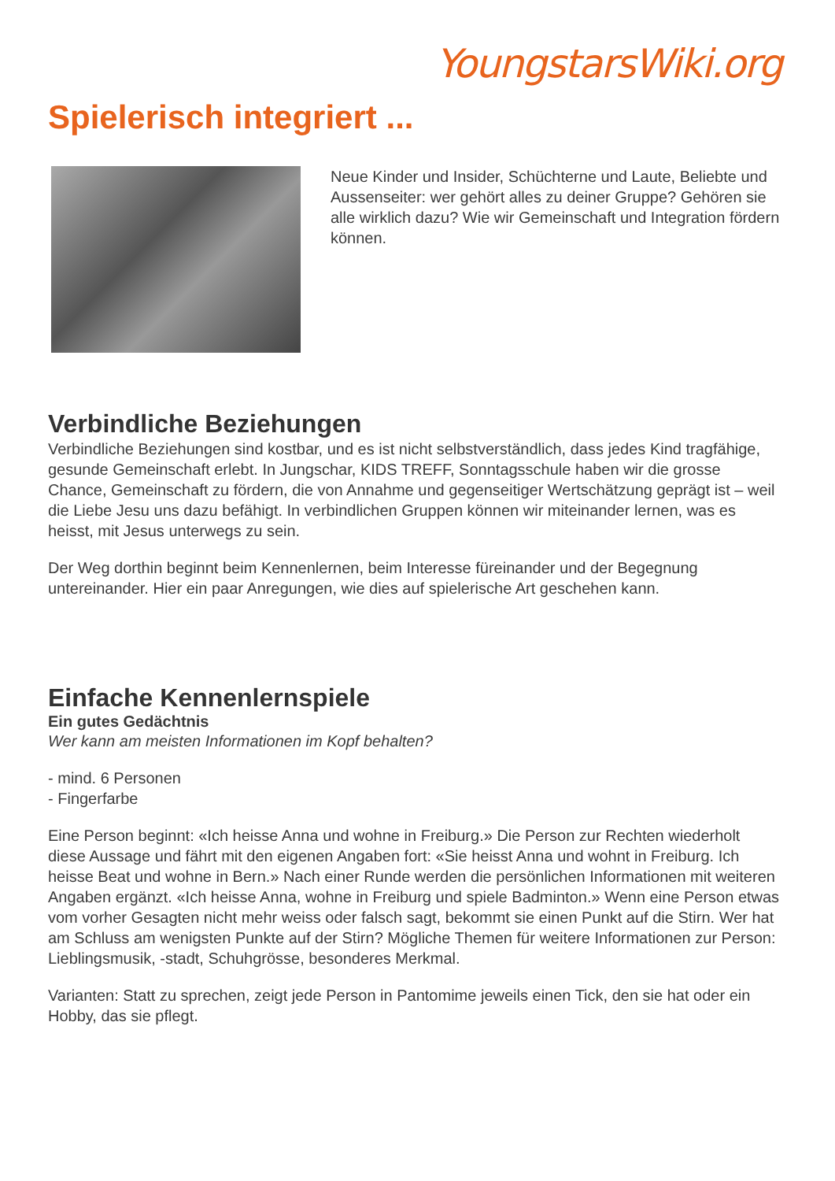YoungstarsWiki.org
Spielerisch integriert ...
Neue Kinder und Insider, Schüchterne und Laute, Beliebte und Aussenseiter: wer gehört alles zu deiner Gruppe? Gehören sie alle wirklich dazu? Wie wir Gemeinschaft und Integration fördern können.
Verbindliche Beziehungen
Verbindliche Beziehungen sind kostbar, und es ist nicht selbstverständlich, dass jedes Kind tragfähige, gesunde Gemeinschaft erlebt. In Jungschar, KIDS TREFF, Sonntagsschule haben wir die grosse Chance, Gemeinschaft zu fördern, die von Annahme und gegenseitiger Wertschätzung geprägt ist – weil die Liebe Jesu uns dazu befähigt. In verbindlichen Gruppen können wir miteinander lernen, was es heisst, mit Jesus unterwegs zu sein.
Der Weg dorthin beginnt beim Kennenlernen, beim Interesse füreinander und der Begegnung untereinander. Hier ein paar Anregungen, wie dies auf spielerische Art geschehen kann.
Einfache Kennenlernspiele
Ein gutes Gedächtnis
Wer kann am meisten Informationen im Kopf behalten?
- mind. 6 Personen
- Fingerfarbe
Eine Person beginnt: «Ich heisse Anna und wohne in Freiburg.» Die Person zur Rechten wiederholt diese Aussage und fährt mit den eigenen Angaben fort: «Sie heisst Anna und wohnt in Freiburg. Ich heisse Beat und wohne in Bern.» Nach einer Runde werden die persönlichen Informationen mit weiteren Angaben ergänzt. «Ich heisse Anna, wohne in Freiburg und spiele Badminton.» Wenn eine Person etwas vom vorher Gesagten nicht mehr weiss oder falsch sagt, bekommt sie einen Punkt auf die Stirn. Wer hat am Schluss am wenigsten Punkte auf der Stirn? Mögliche Themen für weitere Informationen zur Person: Lieblingsmusik, -stadt, Schuhgrösse, besonderes Merkmal.
Varianten: Statt zu sprechen, zeigt jede Person in Pantomime jeweils einen Tick, den sie hat oder ein Hobby, das sie pflegt.